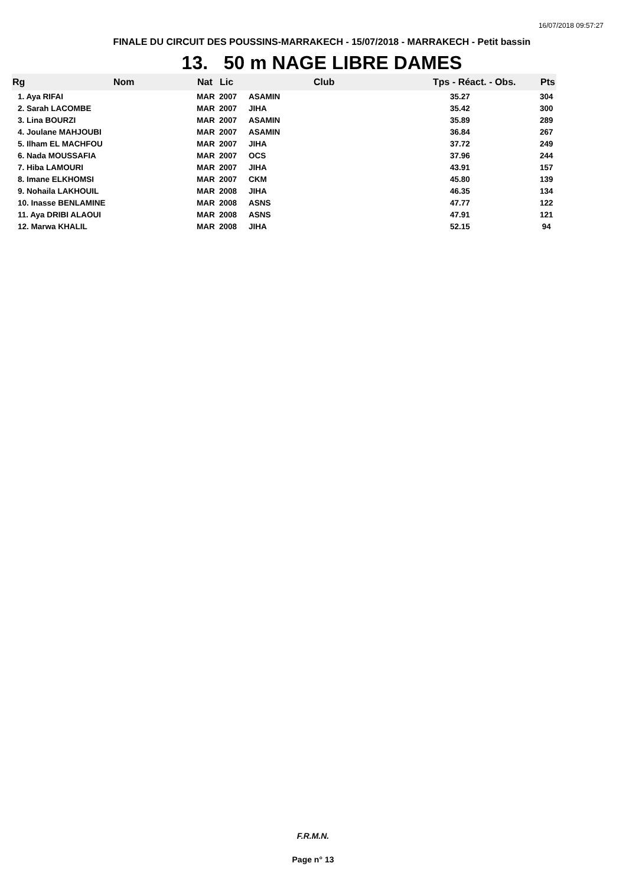16/07/2018 09:57:27
FINALE DU CIRCUIT DES POUSSINS-MARRAKECH - 15/07/2018 - MARRAKECH - Petit bassin
13. 50 m NAGE LIBRE DAMES
| Rg | Nom | Nat | Lic | Club | Tps - Réact. - Obs. | Pts |
| --- | --- | --- | --- | --- | --- | --- |
| 1. Aya RIFAI | | MAR | 2007 | ASAMIN | 35.27 | 304 |
| 2. Sarah LACOMBE | | MAR | 2007 | JIHA | 35.42 | 300 |
| 3. Lina BOURZI | | MAR | 2007 | ASAMIN | 35.89 | 289 |
| 4. Joulane MAHJOUBI | | MAR | 2007 | ASAMIN | 36.84 | 267 |
| 5. Ilham EL MACHFOU | | MAR | 2007 | JIHA | 37.72 | 249 |
| 6. Nada MOUSSAFIA | | MAR | 2007 | OCS | 37.96 | 244 |
| 7. Hiba LAMOURI | | MAR | 2007 | JIHA | 43.91 | 157 |
| 8. Imane ELKHOMSI | | MAR | 2007 | CKM | 45.80 | 139 |
| 9. Nohaila LAKHOUIL | | MAR | 2008 | JIHA | 46.35 | 134 |
| 10. Inasse BENLAMINE | | MAR | 2008 | ASNS | 47.77 | 122 |
| 11. Aya DRIBI ALAOUI | | MAR | 2008 | ASNS | 47.91 | 121 |
| 12. Marwa KHALIL | | MAR | 2008 | JIHA | 52.15 | 94 |
F.R.M.N.
Page n° 13